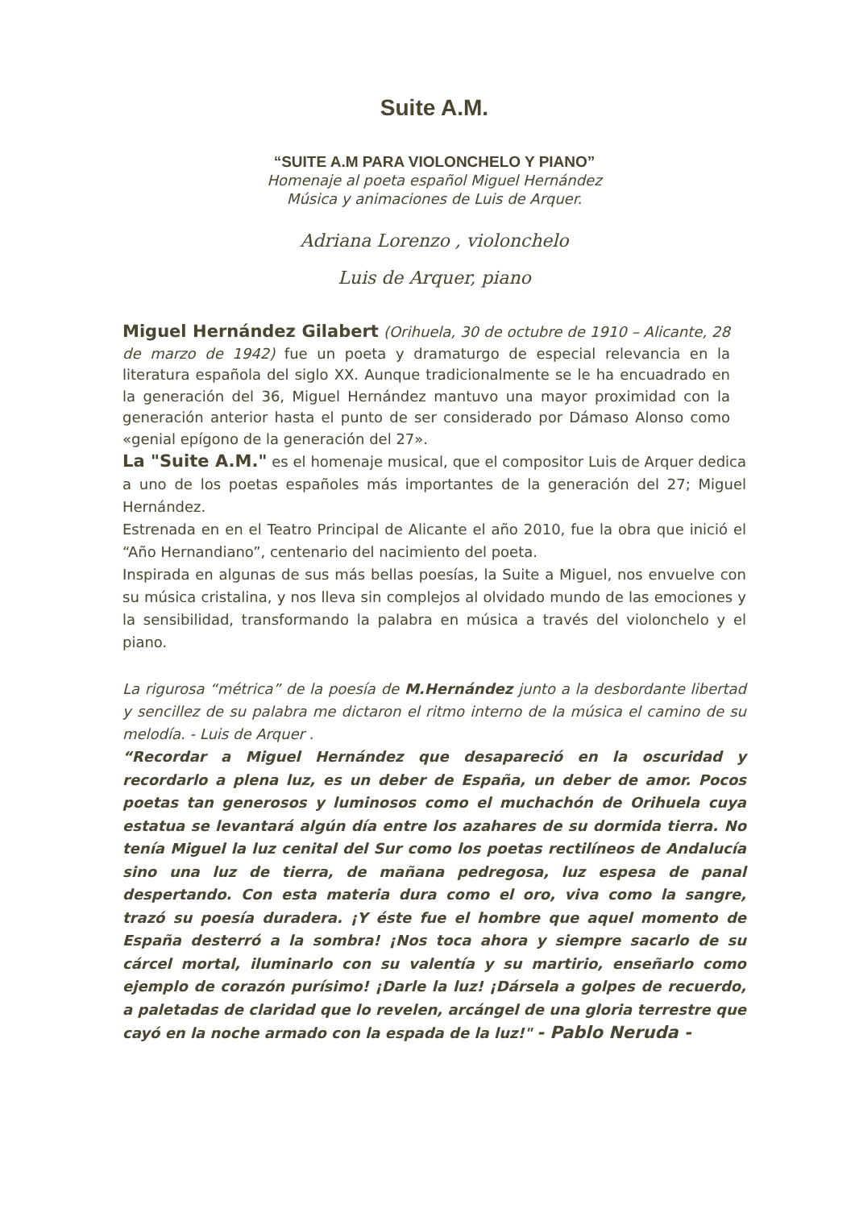Suite A.M.
“SUITE A.M PARA VIOLONCHELO Y PIANO”
Homenaje al poeta español Miguel Hernández
Música y animaciones de Luis de Arquer.
Adriana Lorenzo , violonchelo
Luis de Arquer, piano
Miguel Hernández Gilabert (Orihuela, 30 de octubre de 1910 – Alicante, 28 de marzo de 1942) fue un poeta y dramaturgo de especial relevancia en la literatura española del siglo XX. Aunque tradicionalmente se le ha encuadrado en la generación del 36, Miguel Hernández mantuvo una mayor proximidad con la generación anterior hasta el punto de ser considerado por Dámaso Alonso como «genial epígono de la generación del 27».
La "Suite A.M." es el homenaje musical, que el compositor Luis de Arquer dedica a uno de los poetas españoles más importantes de la generación del 27; Miguel Hernández.
Estrenada en en el Teatro Principal de Alicante el año 2010, fue la obra que inició el “Año Hernandiano”, centenario del nacimiento del poeta.
Inspirada en algunas de sus más bellas poesías, la Suite a Miguel, nos envuelve con su música cristalina, y nos lleva sin complejos al olvidado mundo de las emociones y la sensibilidad, transformando la palabra en música a través del violonchelo y el piano.
La rigurosa “métrica” de la poesía de M.Hernández junto a la desbordante libertad y sencillez de su palabra me dictaron el ritmo interno de la música el camino de su melodía. - Luis de Arquer .
“Recordar a Miguel Hernández que desapareció en la oscuridad y recordarlo a plena luz, es un deber de España, un deber de amor. Pocos poetas tan generosos y luminosos como el muchachón de Orihuela cuya estatua se levantará algún día entre los azahares de su dormida tierra. No tenía Miguel la luz cenital del Sur como los poetas rectilíneos de Andalucía sino una luz de tierra, de mañana pedregosa, luz espesa de panal despertando. Con esta materia dura como el oro, viva como la sangre, trazó su poesía duradera. ¡Y éste fue el hombre que aquel momento de España desterró a la sombra! ¡Nos toca ahora y siempre sacarlo de su cárcel mortal, iluminarlo con su valentía y su martirio, enseñarlo como ejemplo de corazón purísimo! ¡Darle la luz! ¡Dársela a golpes de recuerdo, a paletadas de claridad que lo revelen, arcángel de una gloria terrestre que cayó en la noche armado con la espada de la luz!" - Pablo Neruda -